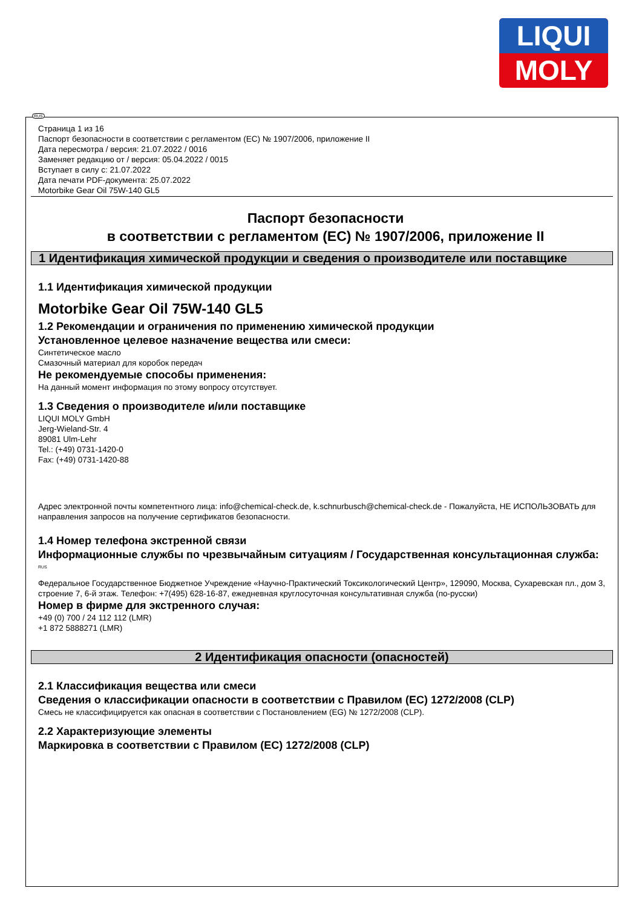LIQUI
MOLY
Страница 1 из 16
Паспорт безопасности в соответствии с регламентом (ЕС) № 1907/2006, приложение II
Дата пересмотра / версия: 21.07.2022 / 0016
Заменяет редакцию от / версия: 05.04.2022 / 0015
Вступает в силу с: 21.07.2022
Дата печати PDF-документа: 25.07.2022
Motorbike Gear Oil 75W-140 GL5
Паспорт безопасности
в соответствии с регламентом (ЕС) № 1907/2006, приложение II
1 Идентификация химической продукции и сведения о производителе или поставщике
1.1 Идентификация химической продукции
Motorbike Gear Oil 75W-140 GL5
1.2 Рекомендации и ограничения по применению химической продукции
Установленное целевое назначение вещества или смеси:
Синтетическое масло
Смазочный материал для коробок передач
Не рекомендуемые способы применения:
На данный момент информация по этому вопросу отсутствует.
1.3 Сведения о производителе и/или поставщике
LIQUI MOLY GmbH
Jerg-Wieland-Str. 4
89081 Ulm-Lehr
Tel.: (+49) 0731-1420-0
Fax: (+49) 0731-1420-88
Адрес электронной почты компетентного лица: info@chemical-check.de, k.schnurbusch@chemical-check.de - Пожалуйста, НЕ ИСПОЛЬЗОВАТЬ для направления запросов на получение сертификатов безопасности.
1.4 Номер телефона экстренной связи
Информационные службы по чрезвычайным ситуациям / Государственная консультационная служба:
RUS
Федеральное Государственное Бюджетное Учреждение «Научно-Практический Токсикологический Центр», 129090, Москва, Сухаревская пл., дом 3, строение 7, 6-й этаж. Телефон: +7(495) 628-16-87, ежедневная круглосуточная консультативная служба (по-русски)
Номер в фирме для экстренного случая:
+49 (0) 700 / 24 112 112 (LMR)
+1 872 5888271 (LMR)
2 Идентификация опасности (опасностей)
2.1 Классификация вещества или смеси
Сведения о классификации опасности в соответствии с Правилом (ЕС) 1272/2008 (CLP)
Смесь не классифицируется как опасная в соответствии с Постановлением (EG) № 1272/2008 (CLP).
2.2 Характеризующие элементы
Маркировка в соответствии с Правилом (ЕС) 1272/2008 (CLP)
RUS